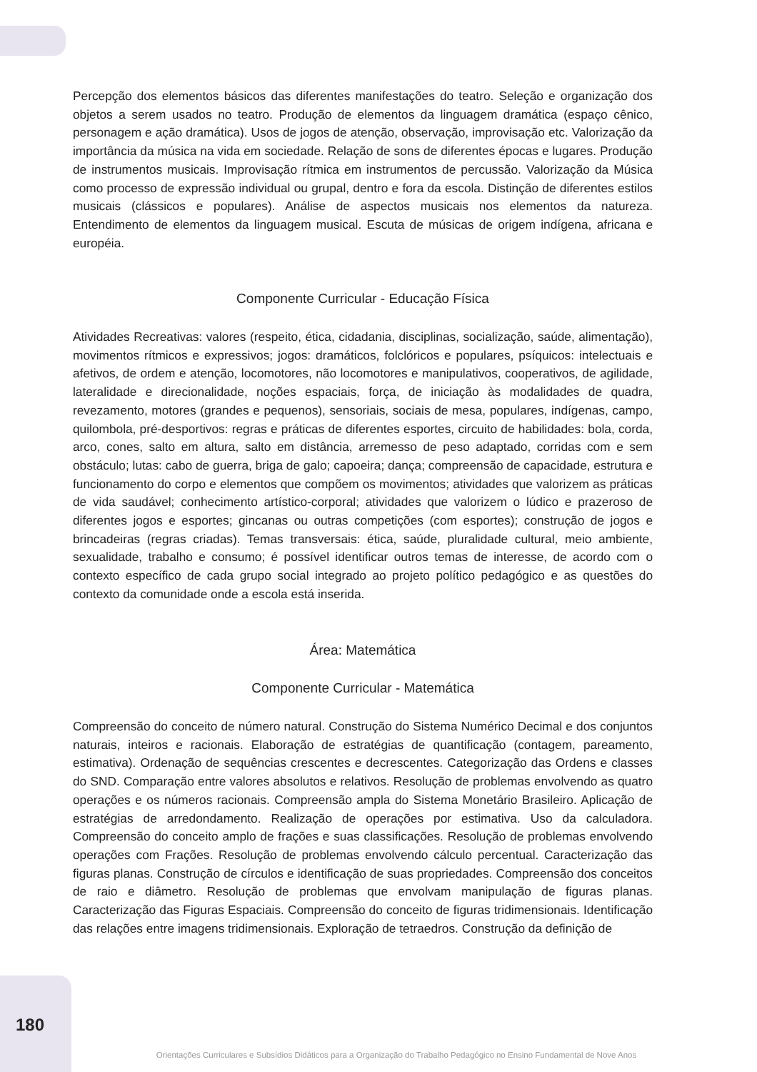Percepção dos elementos básicos das diferentes manifestações do teatro. Seleção e organização dos objetos a serem usados no teatro. Produção de elementos da linguagem dramática (espaço cênico, personagem e ação dramática). Usos de jogos de atenção, observação, improvisação etc. Valorização da importância da música na vida em sociedade. Relação de sons de diferentes épocas e lugares. Produção de instrumentos musicais. Improvisação rítmica em instrumentos de percussão. Valorização da Música como processo de expressão individual ou grupal, dentro e fora da escola. Distinção de diferentes estilos musicais (clássicos e populares). Análise de aspectos musicais nos elementos da natureza. Entendimento de elementos da linguagem musical. Escuta de músicas de origem indígena, africana e européia.
Componente Curricular - Educação Física
Atividades Recreativas: valores (respeito, ética, cidadania, disciplinas, socialização, saúde, alimentação), movimentos rítmicos e expressivos; jogos: dramáticos, folclóricos e populares, psíquicos: intelectuais e afetivos, de ordem e atenção, locomotores, não locomotores e manipulativos, cooperativos, de agilidade, lateralidade e direcionalidade, noções espaciais, força, de iniciação às modalidades de quadra, revezamento, motores (grandes e pequenos), sensoriais, sociais de mesa, populares, indígenas, campo, quilombola, pré-desportivos: regras e práticas de diferentes esportes, circuito de habilidades: bola, corda, arco, cones, salto em altura, salto em distância, arremesso de peso adaptado, corridas com e sem obstáculo; lutas: cabo de guerra, briga de galo; capoeira; dança; compreensão de capacidade, estrutura e funcionamento do corpo e elementos que compõem os movimentos; atividades que valorizem as práticas de vida saudável; conhecimento artístico-corporal; atividades que valorizem o lúdico e prazeroso de diferentes jogos e esportes; gincanas ou outras competições (com esportes); construção de jogos e brincadeiras (regras criadas). Temas transversais: ética, saúde, pluralidade cultural, meio ambiente, sexualidade, trabalho e consumo; é possível identificar outros temas de interesse, de acordo com o contexto específico de cada grupo social integrado ao projeto político pedagógico e as questões do contexto da comunidade onde a escola está inserida.
Área: Matemática
Componente Curricular - Matemática
Compreensão do conceito de número natural. Construção do Sistema Numérico Decimal e dos conjuntos naturais, inteiros e racionais. Elaboração de estratégias de quantificação (contagem, pareamento, estimativa). Ordenação de sequências crescentes e decrescentes. Categorização das Ordens e classes do SND. Comparação entre valores absolutos e relativos. Resolução de problemas envolvendo as quatro operações e os números racionais. Compreensão ampla do Sistema Monetário Brasileiro. Aplicação de estratégias de arredondamento. Realização de operações por estimativa. Uso da calculadora. Compreensão do conceito amplo de frações e suas classificações. Resolução de problemas envolvendo operações com Frações. Resolução de problemas envolvendo cálculo percentual. Caracterização das figuras planas. Construção de círculos e identificação de suas propriedades. Compreensão dos conceitos de raio e diâmetro. Resolução de problemas que envolvam manipulação de figuras planas. Caracterização das Figuras Espaciais. Compreensão do conceito de figuras tridimensionais. Identificação das relações entre imagens tridimensionais. Exploração de tetraedros. Construção da definição de
180
Orientações Curriculares e Subsídios Didáticos para a Organização do Trabalho Pedagógico no Ensino Fundamental de Nove Anos